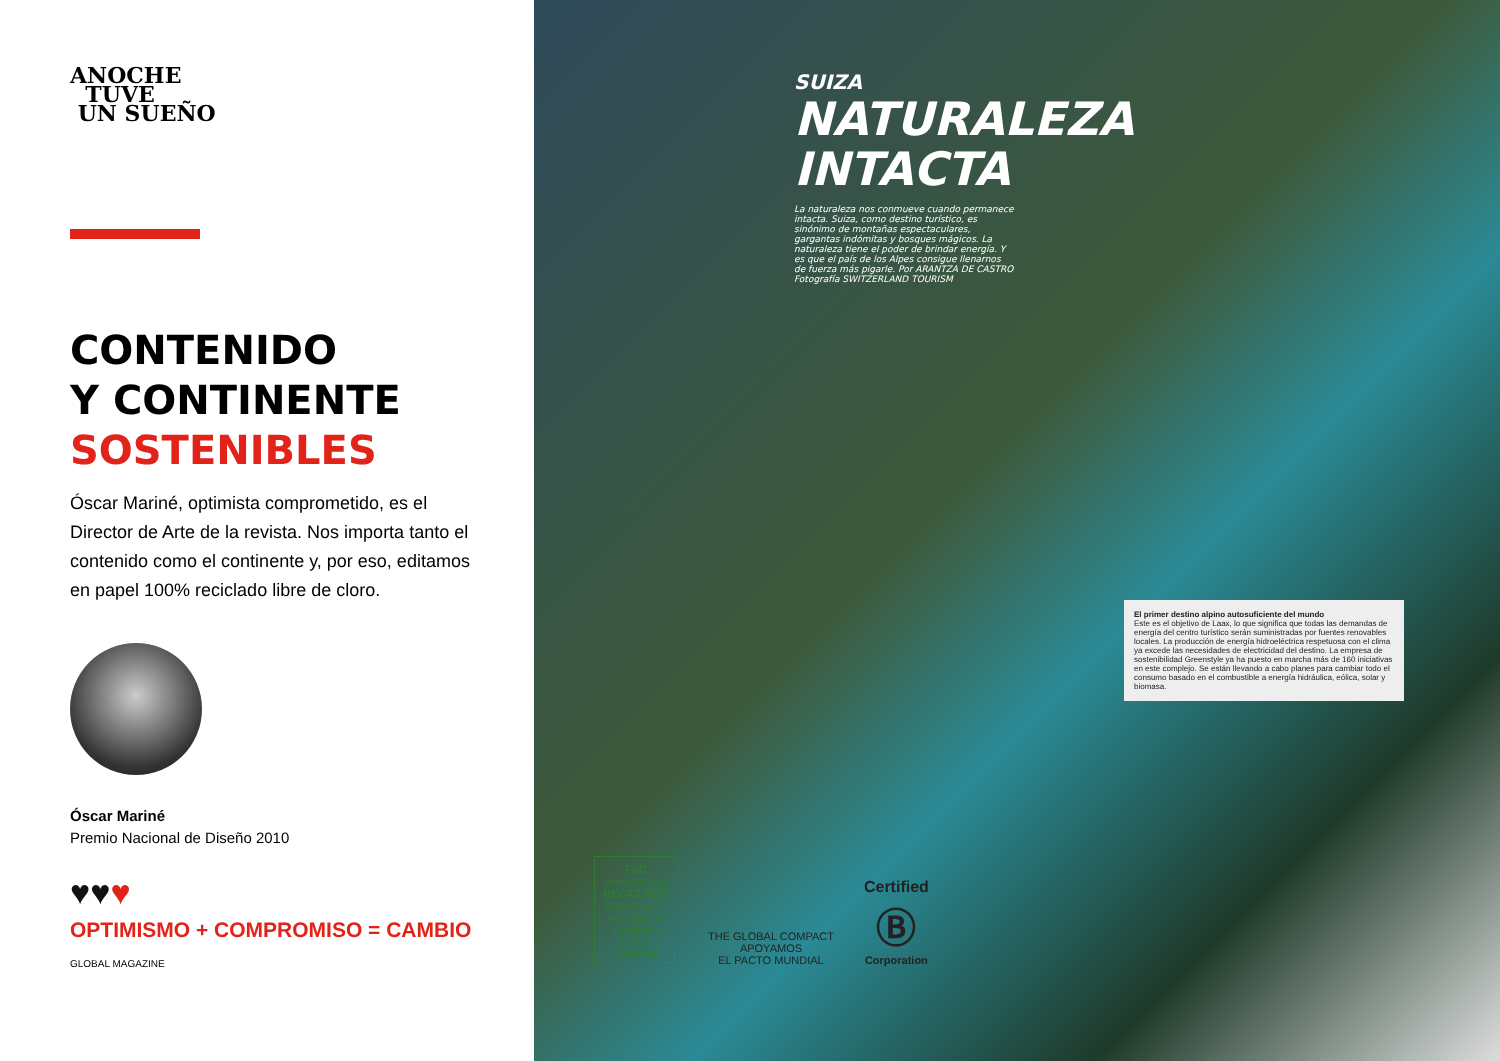ANOCHE
TUVE
UN SUEÑO
CONTENIDO
Y CONTINENTE
SOSTENIBLES
Óscar Mariné, optimista comprometido, es el Director de Arte de la revista. Nos importa tanto el contenido como el continente y, por eso, editamos en papel 100% reciclado libre de cloro.
Óscar Mariné
Premio Nacional de Diseño 2010
♥♥♥
OPTIMISMO + COMPROMISO = CAMBIO
GLOBAL MAGAZINE
SUIZA
NATURALEZA
INTACTA
La naturaleza nos conmueve cuando permanece intacta. Suiza, como destino turístico, es sinónimo de montañas espectaculares, gargantas indómitas y bosques mágicos. La naturaleza tiene el poder de brindar energía. Y es que el país de los Alpes consigue llenarnos de fuerza más pigarle. Por ARANTZA DE CASTRO Fotografía SWITZERLAND TOURISM
El primer destino alpino autosuficiente del mundo
Este es el objetivo de Laax, lo que significa que todas las demandas de energía del centro turístico serán suministradas por fuentes renovables locales. La producción de energía hidroeléctrica respetuosa con el clima ya excede las necesidades de electricidad del destino. La empresa de sostenibilidad Greenstyle ya ha puesto en marcha más de 160 iniciativas en este complejo. Se están llevando a cabo planes para cambiar todo el consumo basado en el combustible a energía hidráulica, eólica, solar y biomasa.
FSC
www.fsc.org
RECICLADO
Papel hecho de material reciclado
FSC® C110522
THE GLOBAL COMPACT
APOYAMOS
EL PACTO MUNDIAL
Certified
Ⓑ
Corporation